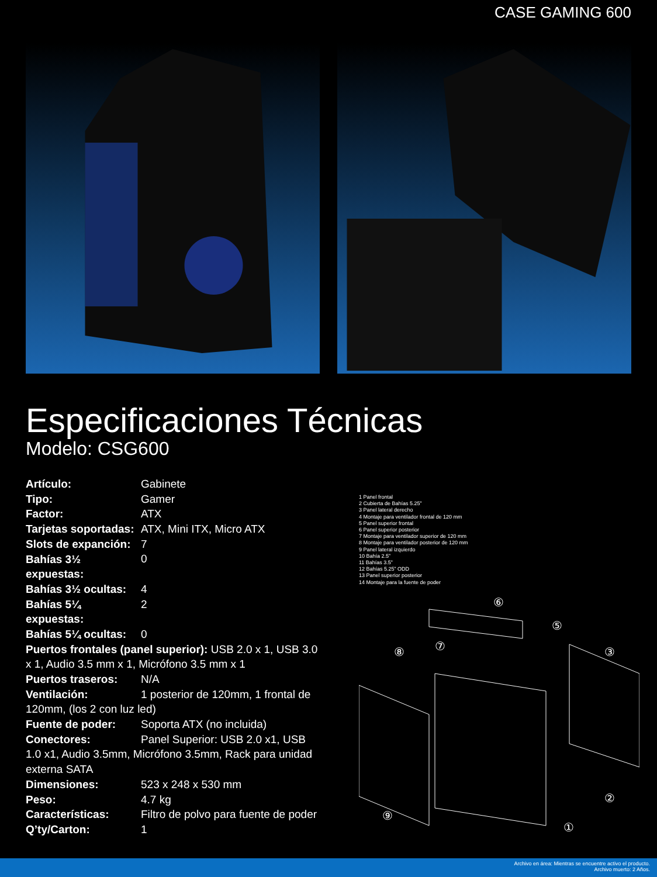CASE GAMING 600
Especificaciones Técnicas
Modelo: CSG600
| Artículo: | Gabinete |
| Tipo: | Gamer |
| Factor: | ATX |
| Tarjetas soportadas: | ATX, Mini ITX, Micro ATX |
| Slots de expanción: | 7 |
| Bahías 3½ expuestas: | 0 |
| Bahías 3½ ocultas: | 4 |
| Bahías 5¼ expuestas: | 2 |
| Bahías 5¼ ocultas: | 0 |
| Puertos frontales (panel superior): USB 2.0 x 1, USB 3.0 x 1, Audio 3.5 mm x 1, Micrófono 3.5 mm x 1 | |
| Puertos traseros: | N/A |
| Ventilación: 1 posterior de 120mm, 1 frontal de 120mm, (los 2 con luz led) | |
| Fuente de poder: | Soporta ATX (no incluida) |
| Conectores: Panel Superior: USB 2.0 x1, USB 1.0 x1, Audio 3.5mm, Micrófono 3.5mm, Rack para unidad externa SATA | |
| Dimensiones: | 523 x 248 x 530 mm |
| Peso: | 4.7 kg |
| Características: | Filtro de polvo para fuente de poder |
| Q’ty/Carton: | 1 |
1 Panel frontal
2 Cubierta de Bahías 5.25”
3 Panel lateral derecho
4 Montaje para ventilador frontal de 120 mm
5 Panel superior frontal
6 Panel superior posterior
7 Montaje para ventilador superior de 120 mm
8 Montaje para ventilador posterior de 120 mm
9 Panel lateral izquierdo
10 Bahía 2.5”
11 Bahías 3.5”
12 Bahías 5.25” ODD
13 Panel superior posterior
14 Montaje para la fuente de poder
⑨
⑧
⑦
⑥
⑤
③
②
①
Archivo en área: Mientras se encuentre activo el producto.
Archivo muerto: 2 Años.